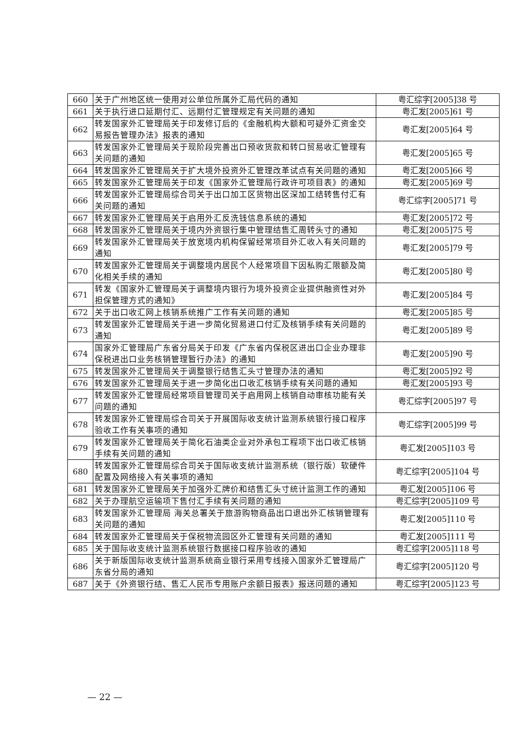| 660 | 关于广州地区统一使用对公单位所属外汇局代码的通知 | 粤汇综字[2005]38 号 |
| 661 | 关于执行进口延期付汇、远期付汇管理规定有关问题的通知 | 粤汇发[2005]61 号 |
| 662 | 转发国家外汇管理局关于印发修订后的《金融机构大额和可疑外汇资金交易报告管理办法》报表的通知 | 粤汇发[2005]64 号 |
| 663 | 转发国家外汇管理局关于现阶段完善出口预收货款和转口贸易收汇管理有关问题的通知 | 粤汇发[2005]65 号 |
| 664 | 转发国家外汇管理局关于扩大境外投资外汇管理改革试点有关问题的通知 | 粤汇发[2005]66 号 |
| 665 | 转发国家外汇管理局关于印发《国家外汇管理局行政许可项目表》的通知 | 粤汇发[2005]69 号 |
| 666 | 转发国家外汇管理局综合司关于出口加工区货物出区深加工结转售付汇有关问题的通知 | 粤汇综字[2005]71 号 |
| 667 | 转发国家外汇管理局关于启用外汇反洗钱信息系统的通知 | 粤汇发[2005]72 号 |
| 668 | 转发国家外汇管理局关于境内外资银行集中管理结售汇周转头寸的通知 | 粤汇发[2005]75 号 |
| 669 | 转发国家外汇管理局关于放宽境内机构保留经常项目外汇收入有关问题的通知 | 粤汇发[2005]79 号 |
| 670 | 转发国家外汇管理局关于调整境内居民个人经常项目下因私购汇限额及简化相关手续的通知 | 粤汇发[2005]80 号 |
| 671 | 转发《国家外汇管理局关于调整境内银行为境外投资企业提供融资性对外担保管理方式的通知》 | 粤汇发[2005]84 号 |
| 672 | 关于出口收汇网上核销系统推广工作有关问题的通知 | 粤汇发[2005]85 号 |
| 673 | 转发国家外汇管理局关于进一步简化贸易进口付汇及核销手续有关问题的通知 | 粤汇发[2005]89 号 |
| 674 | 国家外汇管理局广东省分局关于印发《广东省内保税区进出口企业办理非保税进出口业务核销管理暂行办法》的通知 | 粤汇发[2005]90 号 |
| 675 | 转发国家外汇管理局关于调整银行结售汇头寸管理办法的通知 | 粤汇发[2005]92 号 |
| 676 | 转发国家外汇管理局关于进一步简化出口收汇核销手续有关问题的通知 | 粤汇发[2005]93 号 |
| 677 | 转发国家外汇管理局经常项目管理司关于启用网上核销自动审核功能有关问题的通知 | 粤汇综字[2005]97 号 |
| 678 | 转发国家外汇管理局综合司关于开展国际收支统计监测系统银行接口程序验收工作有关事项的通知 | 粤汇综字[2005]99 号 |
| 679 | 转发国家外汇管理局关于简化石油类企业对外承包工程项下出口收汇核销手续有关问题的通知 | 粤汇发[2005]103 号 |
| 680 | 转发国家外汇管理局综合司关于国际收支统计监测系统（银行版）软硬件配置及网络接入有关事项的通知 | 粤汇综字[2005]104 号 |
| 681 | 转发国家外汇管理局关于加强外汇牌价和结售汇头寸统计监测工作的通知 | 粤汇发[2005]106 号 |
| 682 | 关于办理航空运输项下售付汇手续有关问题的通知 | 粤汇综字[2005]109 号 |
| 683 | 转发国家外汇管理局 海关总署关于旅游购物商品出口退出外汇核销管理有关问题的通知 | 粤汇发[2005]110 号 |
| 684 | 转发国家外汇管理局关于保税物流园区外汇管理有关问题的通知 | 粤汇发[2005]111 号 |
| 685 | 关于国际收支统计监测系统银行数据接口程序验收的通知 | 粤汇综字[2005]118 号 |
| 686 | 关于新版国际收支统计监测系统商业银行采用专线接入国家外汇管理局广东省分局的通知 | 粤汇综字[2005]120 号 |
| 687 | 关于《外资银行结、售汇人民币专用账户余额日报表》报送问题的通知 | 粤汇综字[2005]123 号 |
— 22 —